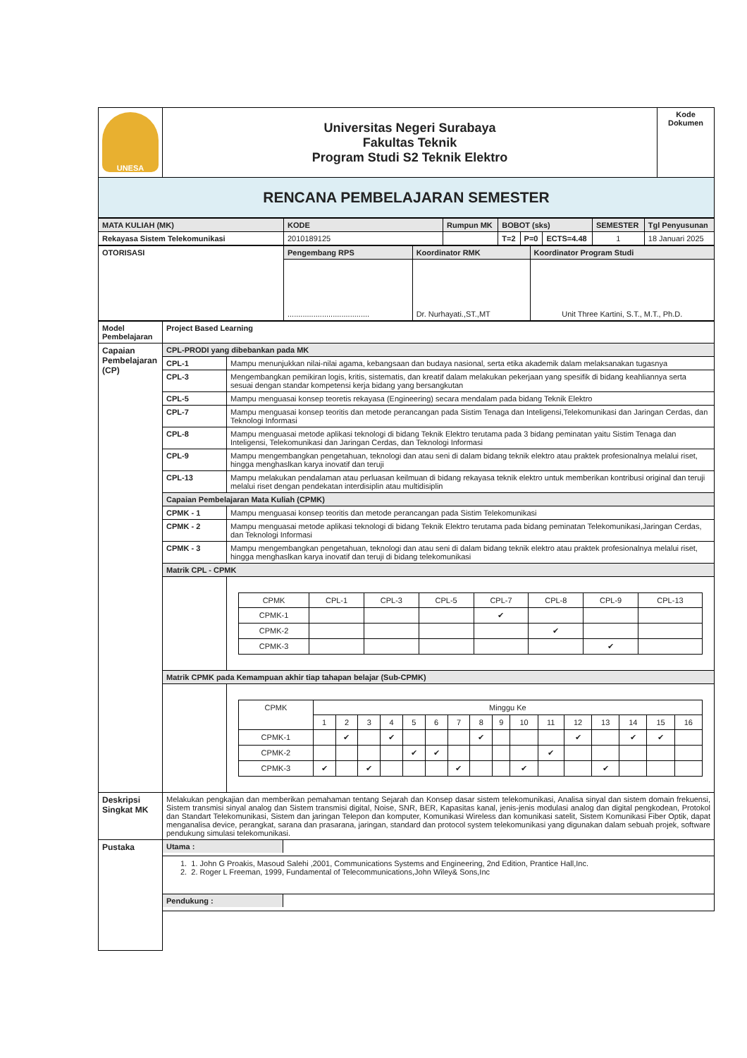| UNESA | Universitas Negeri Surabaya Fakultas Teknik Program Studi S2 Teknik Elektro | Kode Dokumen |
| RENCANA PEMBELAJARAN SEMESTER | | |
| MATA KULIAH (MK) | KODE | Rumpun MK | BOBOT (sks) | | | SEMESTER | Tgl Penyusunan |
| Rekayasa Sistem Telekomunikasi | 2010189125 | | T=2 | P=0 | ECTS=4.48 | 1 | 18 Januari 2025 |
| OTORISASI | Pengembang RPS | Koordinator RMK | Koordinator Program Studi |
| | ...................................... | Dr. Nurhayati.,ST.,MT | Unit Three Kartini, S.T., M.T., Ph.D. |
| Model Pembelajaran | Project Based Learning | |
| Capaian Pembelajaran (CP) | CPL-PRODI yang dibebankan pada MK | |
| | CPL-1 | Mampu menunjukkan nilai-nilai agama, kebangsaan dan budaya nasional, serta etika akademik dalam melaksanakan tugasnya |
| | CPL-3 | Mengembangkan pemikiran logis, kritis, sistematis, dan kreatif dalam melakukan pekerjaan yang spesifik di bidang keahliannya serta sesuai dengan standar kompetensi kerja bidang yang bersangkutan |
| | CPL-5 | Mampu menguasai konsep teoretis rekayasa (Engineering) secara mendalam pada bidang Teknik Elektro |
| | CPL-7 | Mampu menguasai konsep teoritis dan metode perancangan pada Sistim Tenaga dan Inteligensi,Telekomunikasi dan Jaringan Cerdas, dan Teknologi Informasi |
| | CPL-8 | Mampu menguasai metode aplikasi teknologi di bidang Teknik Elektro terutama pada 3 bidang peminatan yaitu Sistim Tenaga dan Inteligensi, Telekomunikasi dan Jaringan Cerdas, dan Teknologi Informasi |
| | CPL-9 | Mampu mengembangkan pengetahuan, teknologi dan atau seni di dalam bidang teknik elektro atau praktek profesionalnya melalui riset, hingga menghaslkan karya inovatif dan teruji |
| | CPL-13 | Mampu melakukan pendalaman atau perluasan keilmuan di bidang rekayasa teknik elektro untuk memberikan kontribusi original dan teruji melalui riset dengan pendekatan interdisiplin atau multidisiplin |
| | Capaian Pembelajaran Mata Kuliah (CPMK) | |
| | CPMK - 1 | Mampu menguasai konsep teoritis dan metode perancangan pada Sistim Telekomunikasi |
| | CPMK - 2 | Mampu menguasai metode aplikasi teknologi di bidang Teknik Elektro terutama pada bidang peminatan Telekomunikasi,Jaringan Cerdas, dan Teknologi Informasi |
| | CPMK - 3 | Mampu mengembangkan pengetahuan, teknologi dan atau seni di dalam bidang teknik elektro atau praktek profesionalnya melalui riset, hingga menghaslkan karya inovatif dan teruji di bidang telekomunikasi |
| | Matrik CPL - CPMK | |
| | | / CPMK / CPL-1 / CPL-3 / CPL-5 / CPL-7 / CPL-8 / CPL-9 / CPL-13 / / CPMK-1 / / / / ✔ / / / / / CPMK-2 / / / / / ✔ / / / / CPMK-3 / / / / / / ✔ / / |
| | Matrik CPMK pada Kemampuan akhir tiap tahapan belajar (Sub-CPMK) | |
| | | / CPMK / Minggu Ke / / / / / / / / / / / / / / / / / / 1 / 2 / 3 / 4 / 5 / 6 / 7 / 8 / 9 / 10 / 11 / 12 / 13 / 14 / 15 / 16 / / CPMK-1 / / ✔ / / ✔ / / / / ✔ / / / / ✔ / / ✔ / ✔ / / / CPMK-2 / / / / / ✔ / ✔ / / / / / ✔ / / / / / / / CPMK-3 / ✔ / / ✔ / / / / ✔ / / / ✔ / / / ✔ / / / / |
| Deskripsi Singkat MK | Melakukan pengkajian dan memberikan pemahaman tentang Sejarah dan Konsep dasar sistem telekomunikasi, Analisa sinyal dan sistem domain frekuensi, Sistem transmisi sinyal analog dan Sistem transmisi digital, Noise, SNR, BER, Kapasitas kanal, jenis-jenis modulasi analog dan digital pengkodean, Protokol dan Standart Telekomunikasi, Sistem dan jaringan Telepon dan komputer, Komunikasi Wireless dan komunikasi satelit, Sistem Komunikasi Fiber Optik, dapat menganalisa device, perangkat, sarana dan prasarana, jaringan, standard dan protocol system telekomunikasi yang digunakan dalam sebuah projek, software pendukung simulasi telekomunikasi. | |
| Pustaka | / Utama : / / | |
| | 1. 1. John G Proakis, Masoud Salehi ,2001, Communications Systems and Engineering, 2nd Edition, Prantice Hall,Inc. 2. 2. Roger L Freeman, 1999, Fundamental of Telecommunications,John Wiley& Sons,Inc | |
| | / Pendukung : / / | |